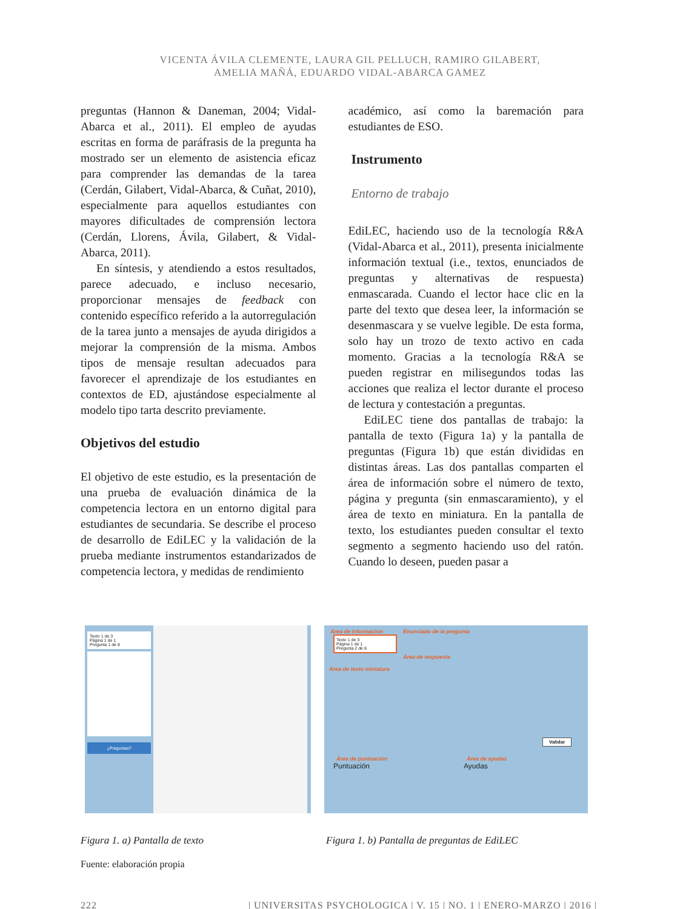VICENTA ÁVILA CLEMENTE, LAURA GIL PELLUCH, RAMIRO GILABERT,
AMELIA MAÑÁ, EDUARDO VIDAL-ABARCA GAMEZ
preguntas (Hannon & Daneman, 2004; Vidal-Abarca et al., 2011). El empleo de ayudas escritas en forma de paráfrasis de la pregunta ha mostrado ser un elemento de asistencia eficaz para comprender las demandas de la tarea (Cerdán, Gilabert, Vidal-Abarca, & Cuñat, 2010), especialmente para aquellos estudiantes con mayores dificultades de comprensión lectora (Cerdán, Llorens, Ávila, Gilabert, & Vidal-Abarca, 2011).
En síntesis, y atendiendo a estos resultados, parece adecuado, e incluso necesario, proporcionar mensajes de feedback con contenido específico referido a la autorregulación de la tarea junto a mensajes de ayuda dirigidos a mejorar la comprensión de la misma. Ambos tipos de mensaje resultan adecuados para favorecer el aprendizaje de los estudiantes en contextos de ED, ajustándose especialmente al modelo tipo tarta descrito previamente.
Objetivos del estudio
El objetivo de este estudio, es la presentación de una prueba de evaluación dinámica de la competencia lectora en un entorno digital para estudiantes de secundaria. Se describe el proceso de desarrollo de EdiLEC y la validación de la prueba mediante instrumentos estandarizados de competencia lectora, y medidas de rendimiento
académico, así como la baremación para estudiantes de ESO.
Instrumento
Entorno de trabajo
EdiLEC, haciendo uso de la tecnología R&A (Vidal-Abarca et al., 2011), presenta inicialmente información textual (i.e., textos, enunciados de preguntas y alternativas de respuesta) enmascarada. Cuando el lector hace clic en la parte del texto que desea leer, la información se desenmascara y se vuelve legible. De esta forma, solo hay un trozo de texto activo en cada momento. Gracias a la tecnología R&A se pueden registrar en milisegundos todas las acciones que realiza el lector durante el proceso de lectura y contestación a preguntas.
EdiLEC tiene dos pantallas de trabajo: la pantalla de texto (Figura 1a) y la pantalla de preguntas (Figura 1b) que están divididas en distintas áreas. Las dos pantallas comparten el área de información sobre el número de texto, página y pregunta (sin enmascaramiento), y el área de texto en miniatura. En la pantalla de texto, los estudiantes pueden consultar el texto segmento a segmento haciendo uso del ratón. Cuando lo deseen, pueden pasar a
Texto 1 de 3
Página 1 de 1
Pregunta 1 de 8
¿Preguntas?
Área de información Enunciado de la pregunta
Texto 1 de 3
Página 1 de 1
Pregunta 2 de 8
Área de respuesta
Área de texto miniatura
Validar
Área de puntuación Área de ayudas
Puntuación Ayudas
Figura 1. a) Pantalla de texto Figura 1. b) Pantalla de preguntas de EdiLEC
Fuente: elaboración propia
222 | UNIVERSITAS PSYCHOLOGICA | V. 15 | NO. 1 | ENERO-MARZO | 2016 |